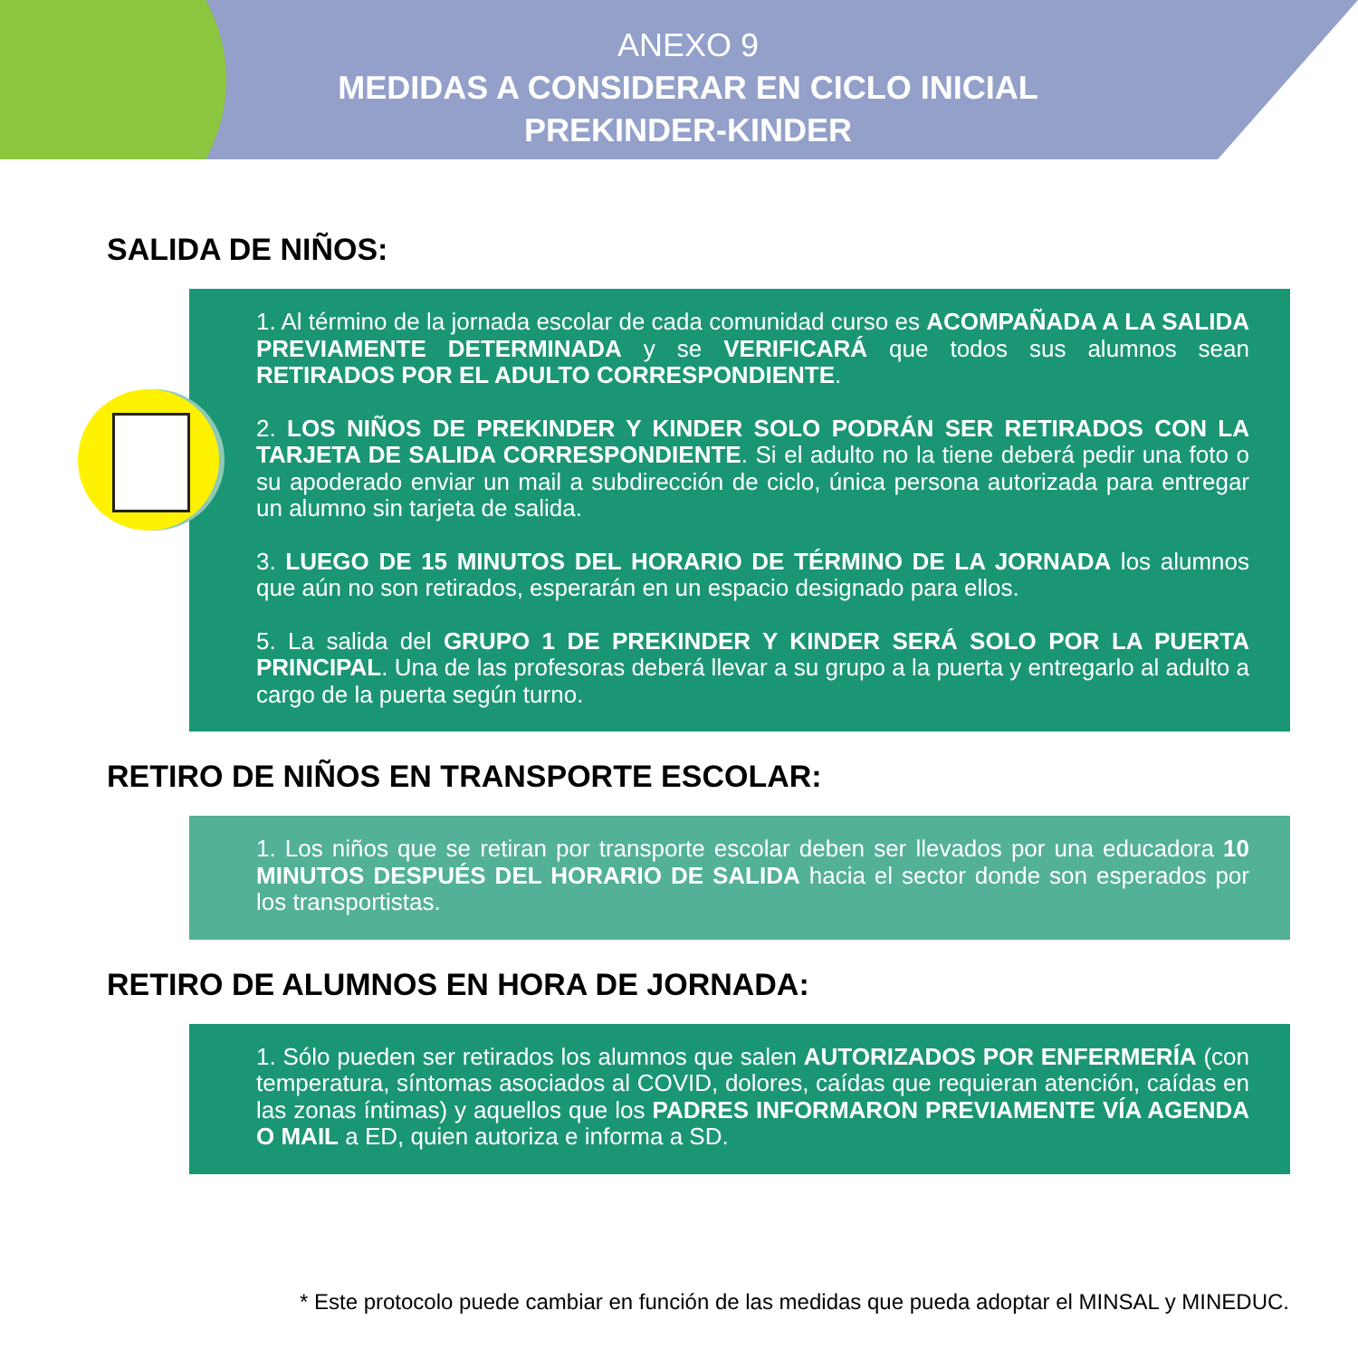ANEXO 9
MEDIDAS A CONSIDERAR EN CICLO INICIAL
PREKINDER-KINDER
SALIDA DE NIÑOS:
1. Al término de la jornada escolar de cada comunidad curso es ACOMPAÑADA A LA SALIDA PREVIAMENTE DETERMINADA y se VERIFICARÁ que todos sus alumnos sean RETIRADOS POR EL ADULTO CORRESPONDIENTE.
2. LOS NIÑOS DE PREKINDER Y KINDER SOLO PODRÁN SER RETIRADOS CON LA TARJETA DE SALIDA CORRESPONDIENTE. Si el adulto no la tiene deberá pedir una foto o su apoderado enviar un mail a subdirección de ciclo, única persona autorizada para entregar un alumno sin tarjeta de salida.
3. LUEGO DE 15 MINUTOS DEL HORARIO DE TÉRMINO DE LA JORNADA los alumnos que aún no son retirados, esperarán en un espacio designado para ellos.
5. La salida del GRUPO 1 DE PREKINDER Y KINDER SERÁ SOLO POR LA PUERTA PRINCIPAL. Una de las profesoras deberá llevar a su grupo a la puerta y entregarlo al adulto a cargo de la puerta según turno.
RETIRO DE NIÑOS EN TRANSPORTE ESCOLAR:
1. Los niños que se retiran por transporte escolar deben ser llevados por una educadora 10 MINUTOS DESPUÉS DEL HORARIO DE SALIDA hacia el sector donde son esperados por los transportistas.
RETIRO DE ALUMNOS EN HORA DE JORNADA:
1. Sólo pueden ser retirados los alumnos que salen AUTORIZADOS POR ENFERMERÍA (con temperatura, síntomas asociados al COVID, dolores, caídas que requieran atención, caídas en las zonas íntimas) y aquellos que los PADRES INFORMARON PREVIAMENTE VÍA AGENDA O MAIL a ED, quien autoriza e informa a SD.
* Este protocolo puede cambiar en función de las medidas que pueda adoptar el MINSAL y MINEDUC.